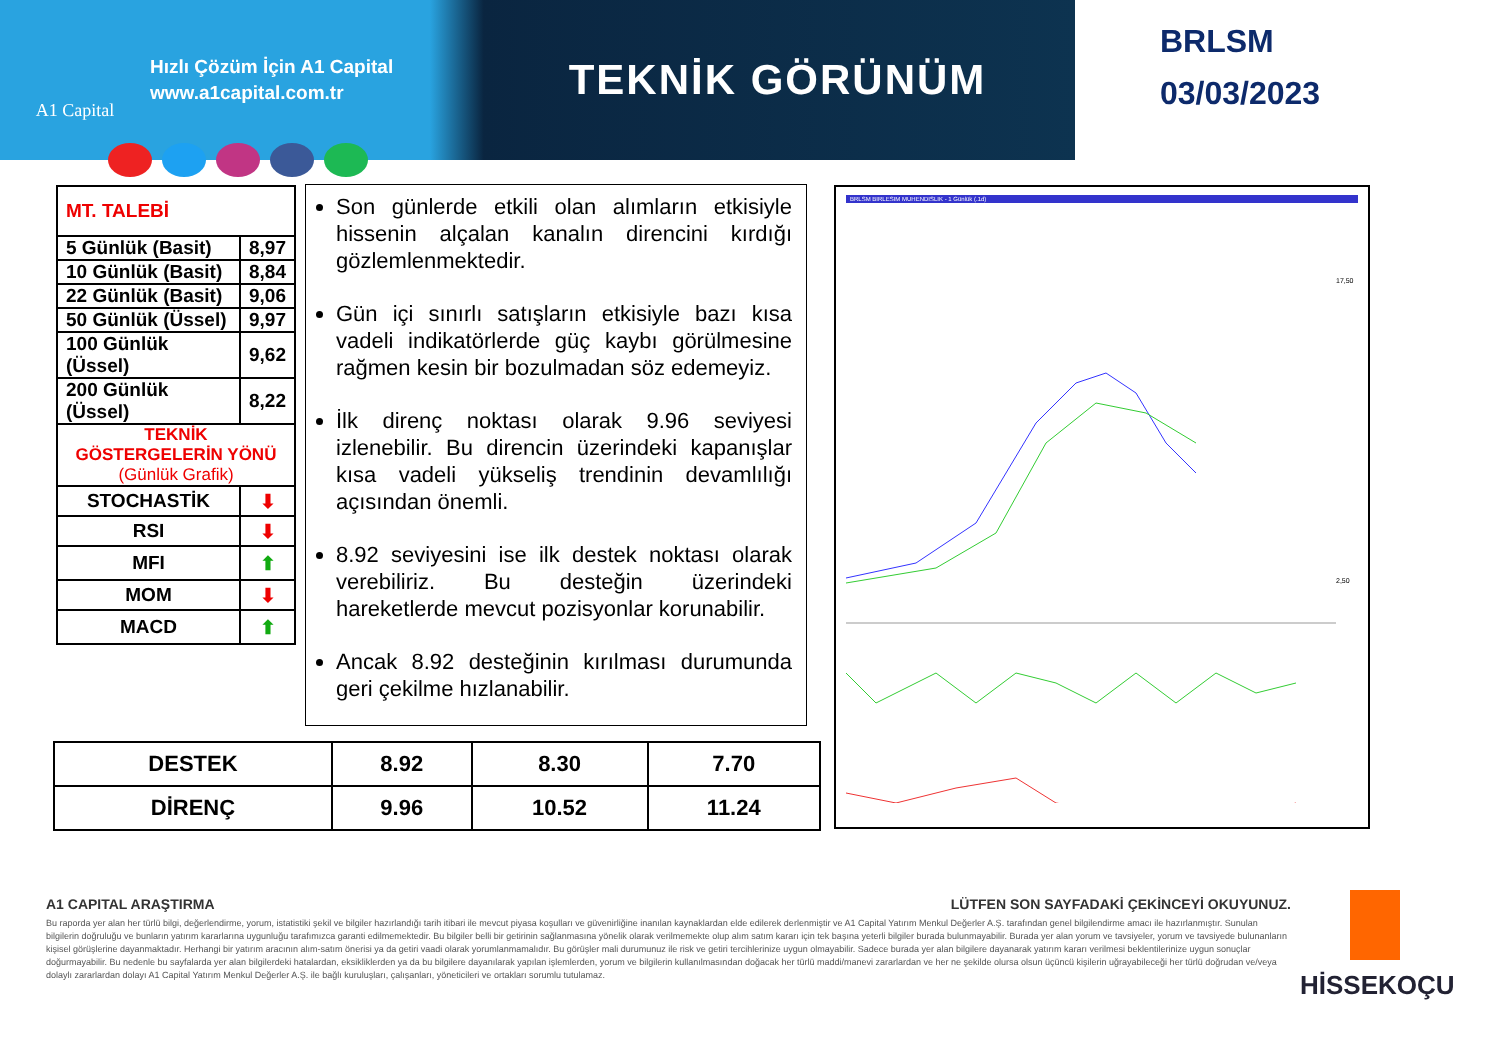A1 Capital
Hızlı Çözüm İçin A1 Capital
www.a1capital.com.tr
TEKNİK GÖRÜNÜM
BRLSM
03/03/2023
| MT. TALEBİ | |
| 5 Günlük (Basit) | 8,97 |
| 10 Günlük (Basit) | 8,84 |
| 22 Günlük (Basit) | 9,06 |
| 50 Günlük (Üssel) | 9,97 |
| 100 Günlük (Üssel) | 9,62 |
| 200 Günlük (Üssel) | 8,22 |
| TEKNİK GÖSTERGELERİN YÖNÜ (Günlük Grafik) | |
| STOCHASTİK | ⬇ |
| RSI | ⬇ |
| MFI | ⬆ |
| MOM | ⬇ |
| MACD | ⬆ |
Son günlerde etkili olan alımların etkisiyle hissenin alçalan kanalın direncini kırdığı gözlemlenmektedir.
Gün içi sınırlı satışların etkisiyle bazı kısa vadeli indikatörlerde güç kaybı görülmesine rağmen kesin bir bozulmadan söz edemeyiz.
İlk direnç noktası olarak 9.96 seviyesi izlenebilir. Bu direncin üzerindeki kapanışlar kısa vadeli yükseliş trendinin devamlılığı açısından önemli.
8.92 seviyesini ise ilk destek noktası olarak verebiliriz. Bu desteğin üzerindeki hareketlerde mevcut pozisyonlar korunabilir.
Ancak 8.92 desteğinin kırılması durumunda geri çekilme hızlanabilir.
| DESTEK | 8.92 | 8.30 | 7.70 |
| DİRENÇ | 9.96 | 10.52 | 11.24 |
BRLSM BIRLESIM MUHENDISLIK - 1 Günlük (.1d)
17,50
2,50
A1 CAPITAL ARAŞTIRMA LÜTFEN SON SAYFADAKİ ÇEKİNCEYİ OKUYUNUZ.
Bu raporda yer alan her türlü bilgi, değerlendirme, yorum, istatistiki şekil ve bilgiler hazırlandığı tarih itibari ile mevcut piyasa koşulları ve güvenirliğine inanılan kaynaklardan elde edilerek derlenmiştir ve A1 Capital Yatırım Menkul Değerler A.Ş. tarafından genel bilgilendirme amacı ile hazırlanmıştır. Sunulan bilgilerin doğruluğu ve bunların yatırım kararlarına uygunluğu tarafımızca garanti edilmemektedir. Bu bilgiler belli bir getirinin sağlanmasına yönelik olarak verilmemekte olup alım satım kararı için tek başına yeterli bilgiler burada bulunmayabilir. Burada yer alan yorum ve tavsiyeler, yorum ve tavsiyede bulunanların kişisel görüşlerine dayanmaktadır. Herhangi bir yatırım aracının alım-satım önerisi ya da getiri vaadi olarak yorumlanmamalıdır. Bu görüşler mali durumunuz ile risk ve getiri tercihlerinize uygun olmayabilir. Sadece burada yer alan bilgilere dayanarak yatırım kararı verilmesi beklentilerinize uygun sonuçlar doğurmayabilir. Bu nedenle bu sayfalarda yer alan bilgilerdeki hatalardan, eksikliklerden ya da bu bilgilere dayanılarak yapılan işlemlerden, yorum ve bilgilerin kullanılmasından doğacak her türlü maddi/manevi zararlardan ve her ne şekilde olursa olsun üçüncü kişilerin uğrayabileceği her türlü doğrudan ve/veya dolaylı zararlardan dolayı A1 Capital Yatırım Menkul Değerler A.Ş. ile bağlı kuruluşları, çalışanları, yöneticileri ve ortakları sorumlu tutulamaz.
HİSSEKOÇU